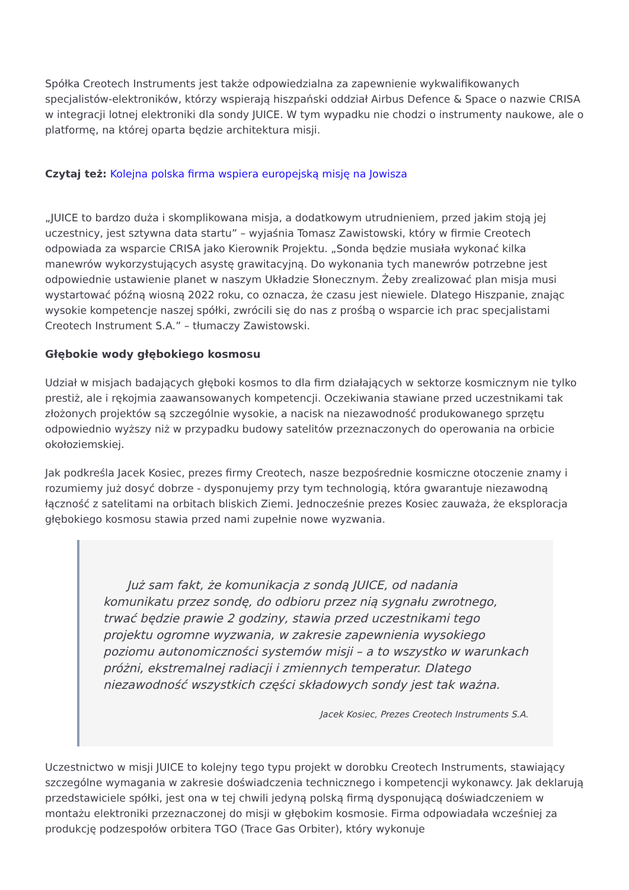Spółka Creotech Instruments jest także odpowiedzialna za zapewnienie wykwalifikowanych specjalistów-elektroników, którzy wspierają hiszpański oddział Airbus Defence & Space o nazwie CRISA w integracji lotnej elektroniki dla sondy JUICE. W tym wypadku nie chodzi o instrumenty naukowe, ale o platformę, na której oparta będzie architektura misji.
Czytaj też: Kolejna polska firma wspiera europejską misję na Jowisza
„JUICE to bardzo duża i skomplikowana misja, a dodatkowym utrudnieniem, przed jakim stoją jej uczestnicy, jest sztywna data startu” – wyjaśnia Tomasz Zawistowski, który w firmie Creotech odpowiada za wsparcie CRISA jako Kierownik Projektu. „Sonda będzie musiała wykonać kilka manewrów wykorzystujących asystę grawitacyjną. Do wykonania tych manewrów potrzebne jest odpowiednie ustawienie planet w naszym Układzie Słonecznym. Żeby zrealizować plan misja musi wystartować późną wiosną 2022 roku, co oznacza, że czasu jest niewiele. Dlatego Hiszpanie, znając wysokie kompetencje naszej spółki, zwrócili się do nas z prośbą o wsparcie ich prac specjalistami Creotech Instrument S.A.” – tłumaczy Zawistowski.
Głębokie wody głębokiego kosmosu
Udział w misjach badających głęboki kosmos to dla firm działających w sektorze kosmicznym nie tylko prestiż, ale i rękojmia zaawansowanych kompetencji. Oczekiwania stawiane przed uczestnikami tak złożonych projektów są szczególnie wysokie, a nacisk na niezawodność produkowanego sprzętu odpowiednio wyższy niż w przypadku budowy satelitów przeznaczonych do operowania na orbicie okołoziemskiej.
Jak podkreśla Jacek Kosiec, prezes firmy Creotech, nasze bezpośrednie kosmiczne otoczenie znamy i rozumiemy już dosyć dobrze - dysponujemy przy tym technologią, która gwarantuje niezawodną łączność z satelitami na orbitach bliskich Ziemi. Jednocześnie prezes Kosiec zauważa, że eksploracja głębokiego kosmosu stawia przed nami zupełnie nowe wyzwania.
Już sam fakt, że komunikacja z sondą JUICE, od nadania komunikatu przez sondę, do odbioru przez nią sygnału zwrotnego, trwać będzie prawie 2 godziny, stawia przed uczestnikami tego projektu ogromne wyzwania, w zakresie zapewnienia wysokiego poziomu autonomiczności systemów misji – a to wszystko w warunkach próżni, ekstremalnej radiacji i zmiennych temperatur. Dlatego niezawodność wszystkich części składowych sondy jest tak ważna.
Jacek Kosiec, Prezes Creotech Instruments S.A.
Uczestnictwo w misji JUICE to kolejny tego typu projekt w dorobku Creotech Instruments, stawiający szczególne wymagania w zakresie doświadczenia technicznego i kompetencji wykonawcy. Jak deklarują przedstawiciele spółki, jest ona w tej chwili jedyną polską firmą dysponującą doświadczeniem w montażu elektroniki przeznaczonej do misji w głębokim kosmosie. Firma odpowiadała wcześniej za produkcję podzespołów orbitera TGO (Trace Gas Orbiter), który wykonuje